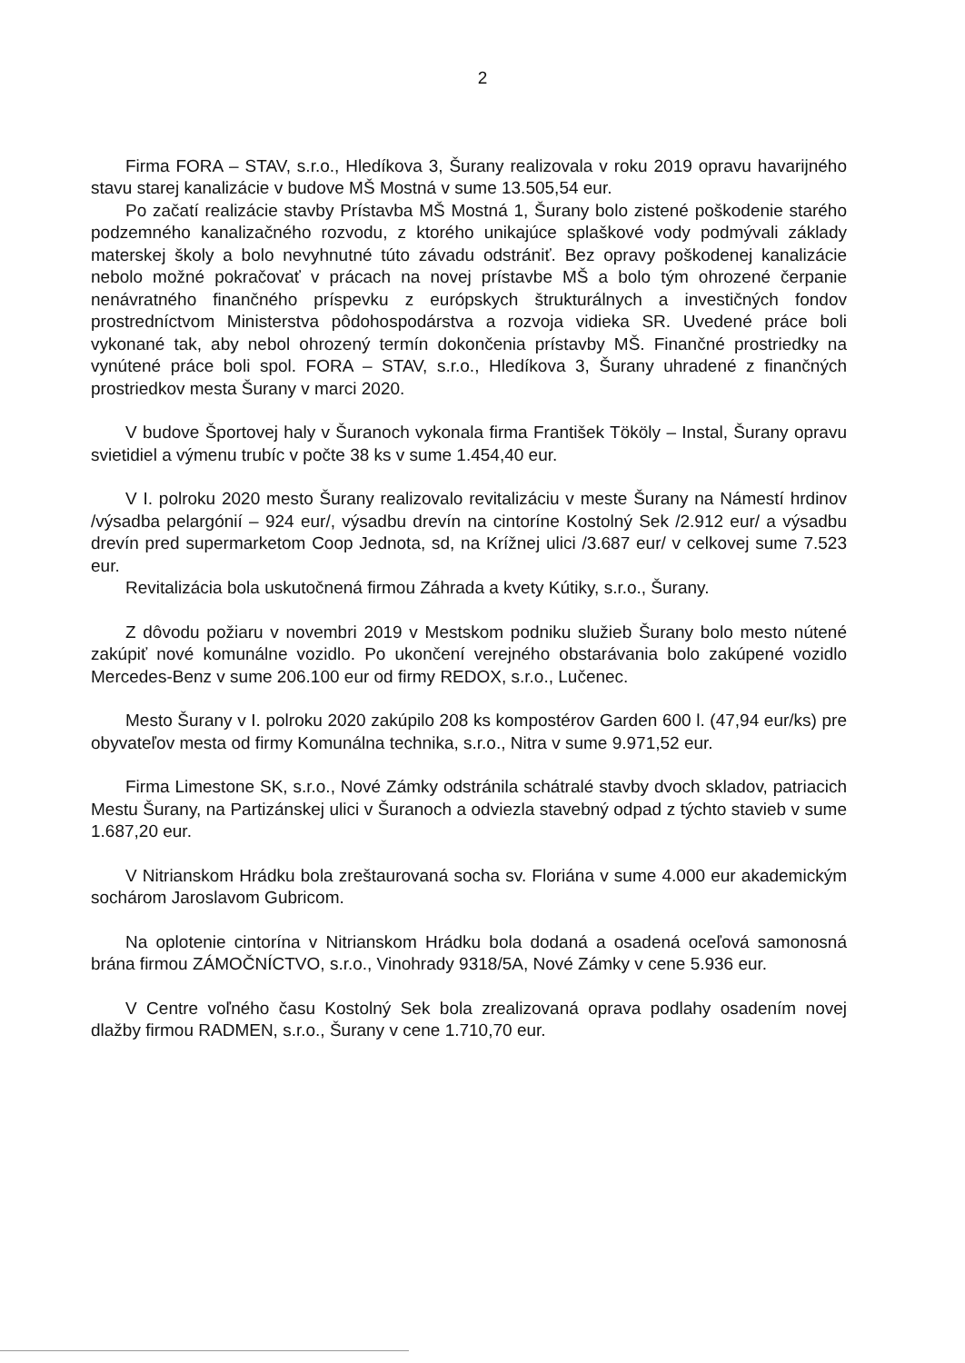2
Firma FORA – STAV, s.r.o., Hledíkova 3, Šurany realizovala v roku 2019 opravu havarijného stavu starej kanalizácie v budove MŠ Mostná v sume 13.505,54 eur.
Po začatí realizácie stavby Prístavba MŠ Mostná 1, Šurany bolo zistené poškodenie starého podzemného kanalizačného rozvodu, z ktorého unikajúce splaškové vody podmývali základy materskej školy a bolo nevyhnutné túto závadu odstrániť. Bez opravy poškodenej kanalizácie nebolo možné pokračovať v prácach na novej prístavbe MŠ a bolo tým ohrozené čerpanie nenávratného finančného príspevku z európskych štrukturálnych a investičných fondov prostredníctvom Ministerstva pôdohospodárstva a rozvoja vidieka SR. Uvedené práce boli vykonané tak, aby nebol ohrozený termín dokončenia prístavby MŠ. Finančné prostriedky na vynútené práce boli spol. FORA – STAV, s.r.o., Hledíkova 3, Šurany uhradené z finančných prostriedkov mesta Šurany v marci 2020.
V budove Športovej haly v Šuranoch vykonala firma František Tököly – Instal, Šurany opravu svietidiel a výmenu trubíc v počte 38 ks v sume 1.454,40 eur.
V I. polroku 2020 mesto Šurany realizovalo revitalizáciu v meste Šurany na Námestí hrdinov /výsadba pelargónií – 924 eur/, výsadbu drevín na cintoríne Kostolný Sek /2.912 eur/ a výsadbu drevín pred supermarketom Coop Jednota, sd, na Krížnej ulici /3.687 eur/ v celkovej sume 7.523 eur.
Revitalizácia bola uskutočnená firmou Záhrada a kvety Kútiky, s.r.o., Šurany.
Z dôvodu požiaru v novembri 2019 v Mestskom podniku služieb Šurany bolo mesto nútené zakúpiť nové komunálne vozidlo. Po ukončení verejného obstarávania bolo zakúpené vozidlo Mercedes-Benz v sume 206.100 eur od firmy REDOX, s.r.o., Lučenec.
Mesto Šurany v I. polroku 2020 zakúpilo 208 ks kompostérov Garden 600 l. (47,94 eur/ks) pre obyvateľov mesta od firmy Komunálna technika, s.r.o., Nitra v sume 9.971,52 eur.
Firma Limestone SK, s.r.o., Nové Zámky odstránila schátralé stavby dvoch skladov, patriacich Mestu Šurany, na Partizánskej ulici v Šuranoch a odviezla stavebný odpad z týchto stavieb v sume 1.687,20 eur.
V Nitrianskom Hrádku bola zreštaurovaná socha sv. Floriána v sume 4.000 eur akademickým sochárom Jaroslavom Gubricom.
Na oplotenie cintorína v Nitrianskom Hrádku bola dodaná a osadená oceľová samonosná brána firmou ZÁMOČNÍCTVO, s.r.o., Vinohrady 9318/5A, Nové Zámky v cene 5.936 eur.
V Centre voľného času Kostolný Sek bola zrealizovaná oprava podlahy osadením novej dlažby firmou RADMEN, s.r.o., Šurany v cene 1.710,70 eur.